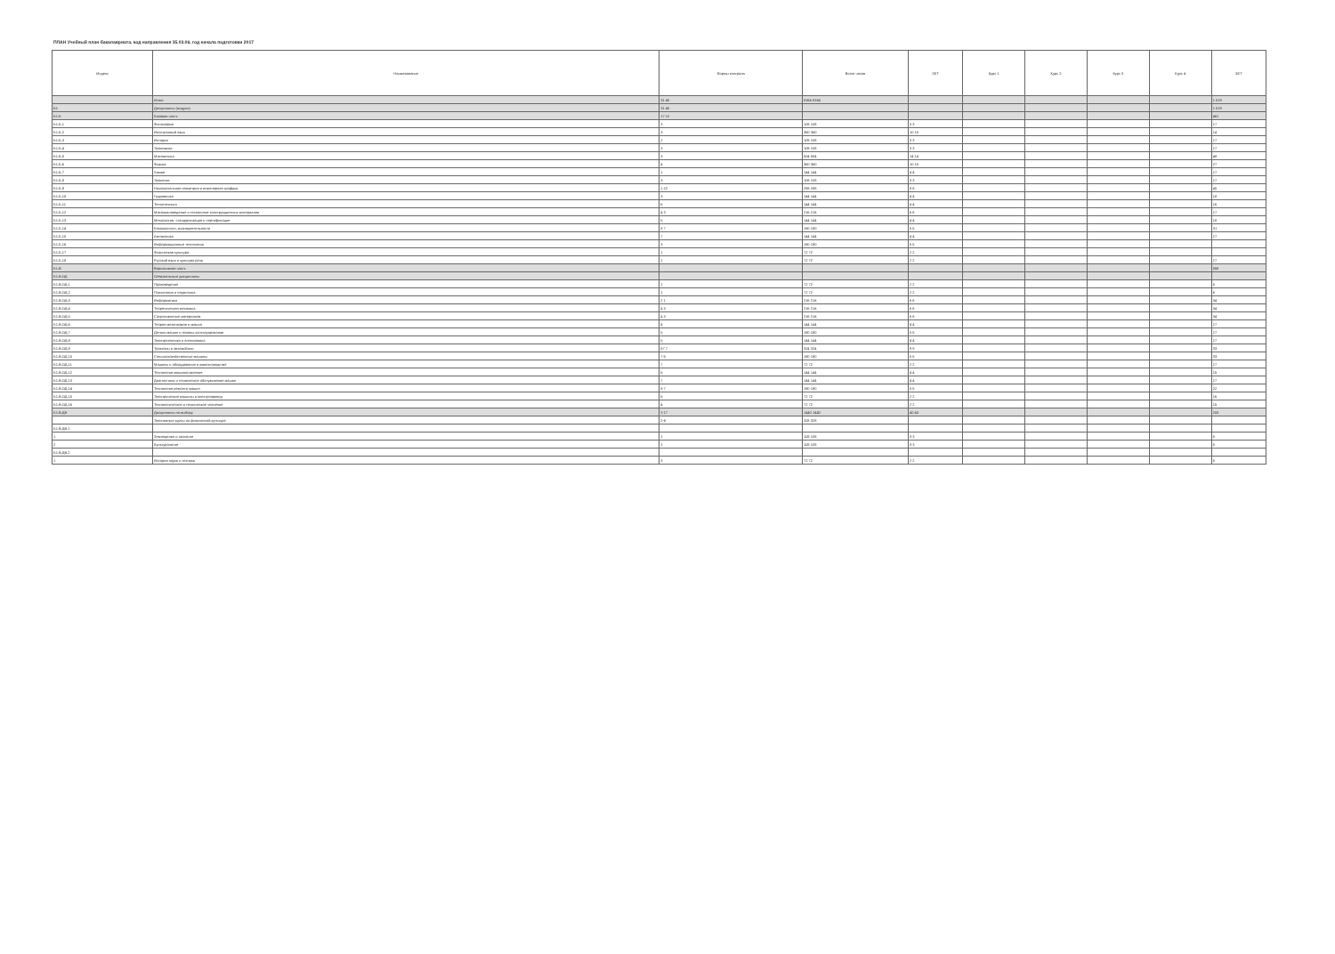ПЛАН Учебный план бакалавриата, код направления 35.03.06, год начала подготовки 2017
| Индекс | Наименование | Формы контроля | Всего часов | ЗЕТ | Курс 1 | Курс 2 | Курс 3 | Курс 4 | ЗЕТ |
| --- | --- | --- | --- | --- | --- | --- | --- | --- | --- |
| | Итого | 31 40 | 8164 8164 | | | | | | 1 019 |
| Б1 | Дисциплины (модули) | 31 40 | | | | | | | 1 019 |
| Б1.Б | Базовая часть | 17 12 | | | | | | | 461 |
| Б1.Б.1 | Философия | 3 | 108 108 | 3 3 | | | | | 17 |
| Б1.Б.2 | Иностранный язык | 3 | 360 360 | 10 10 | | | | | 14 |
| Б1.Б.3 | История | 2 | 108 108 | 3 3 | | | | | 17 |
| Б1.Б.4 | Экономика | 3 | 108 108 | 3 3 | | | | | 17 |
| Б1.Б.5 | Математика | 3 | 504 504 | 14 14 | | | | | 48 |
| Б1.Б.6 | Физика | 4 | 360 360 | 10 10 | | | | | 27 |
| Б1.Б.7 | Химия | 1 | 144 144 | 4 4 | | | | | 17 |
| Б1.Б.8 | Экология | 3 | 108 108 | 3 3 | | | | | 17 |
| Б1.Б.9 | Начертательная геометрия и инженерная графика | 1 22 | 288 288 | 8 8 | | | | | 45 |
| Б1.Б.10 | Гидравлика | 3 | 144 144 | 4 4 | | | | | 18 |
| Б1.Б.11 | Теплотехника | 6 | 144 144 | 4 4 | | | | | 16 |
| Б1.Б.12 | Материаловедение и технология конструкционных материалов | 4 3 | 216 216 | 6 6 | | | | | 17 |
| Б1.Б.13 | Метрология, стандартизация и сертификация | 5 | 144 144 | 4 4 | | | | | 18 |
| Б1.Б.14 | Безопасность жизнедеятельности | 8 7 | 180 180 | 5 5 | | | | | 31 |
| Б1.Б.15 | Автоматика | 7 | 144 144 | 4 4 | | | | | 17 |
| Б1.Б.16 | Информационные технологии | 3 | 180 180 | 5 5 | | | | | |
| Б1.Б.17 | Физическая культура | 1 | 72 72 | 2 2 | | | | | |
| Б1.Б.18 | Русский язык и культура речи | 1 | 72 72 | 2 2 | | | | | 17 |
| Б1.В | Вариативная часть | | | | | | | | 558 |
| Б1.В.ОД | Обязательные дисциплины | | | | | | | | |
| Б1.В.ОД.1 | Правоведение | 1 | 72 72 | 2 2 | | | | | 5 |
| Б1.В.ОД.2 | Психология и педагогика | 1 | 72 72 | 2 2 | | | | | 6 |
| Б1.В.ОД.3 | Информатика | 2 1 | 216 216 | 6 6 | | | | | 34 |
| Б1.В.ОД.4 | Теоретическая механика | 4 3 | 216 216 | 6 6 | | | | | 34 |
| Б1.В.ОД.5 | Сопротивление материалов | 4 3 | 216 216 | 6 6 | | | | | 34 |
| Б1.В.ОД.6 | Теория механизмов и машин | 4 | 144 144 | 4 4 | | | | | 17 |
| Б1.В.ОД.7 | Детали машин и основы конструирования | 5 | 180 180 | 5 5 | | | | | 17 |
| Б1.В.ОД.8 | Электротехника и электроника | 5 | 144 144 | 4 4 | | | | | 17 |
| Б1.В.ОД.9 | Тракторы и автомобили | 67 7 | 324 324 | 9 9 | | | | | 33 |
| Б1.В.ОД.10 | Сельскохозяйственные машины | 7 6 | 180 180 | 5 5 | | | | | 33 |
| Б1.В.ОД.11 | Машины и оборудование в животноводстве | 7 | 72 72 | 2 2 | | | | | 17 |
| Б1.В.ОД.12 | Технология машиностроения | 6 | 144 144 | 4 4 | | | | | 15 |
| Б1.В.ОД.13 | Диагностика и техническое обслуживание машин | 7 | 144 144 | 4 4 | | | | | 17 |
| Б1.В.ОД.14 | Технология ремонта машин | 8 7 | 180 180 | 5 5 | | | | | 22 |
| Б1.В.ОД.15 | Электрические машины и электропривод | 6 | 72 72 | 2 2 | | | | | 16 |
| Б1.В.ОД.16 | Технологическое и техническое черчение | 4 | 72 72 | 2 2 | | | | | 15 |
| Б1.В.ДВ | Дисциплины по выбору | 3 17 | 1440 1440 | 40 40 | | | | | 203 |
| | Элективные курсы по физической культуре | 2-6 | 328 328 | | | | | | |
| Б1.В.ДВ.1 | | | | | | | | | |
| 1 | Земледелие и экология | 1 | 108 108 | 3 3 | | | | | 5 |
| 2 | Культурология | 1 | 108 108 | 3 3 | | | | | 5 |
| Б1.В.ДВ.2 | | | | | | | | | |
| 1 | История науки и техники | 3 | 72 72 | 2 2 | | | | | 5 |